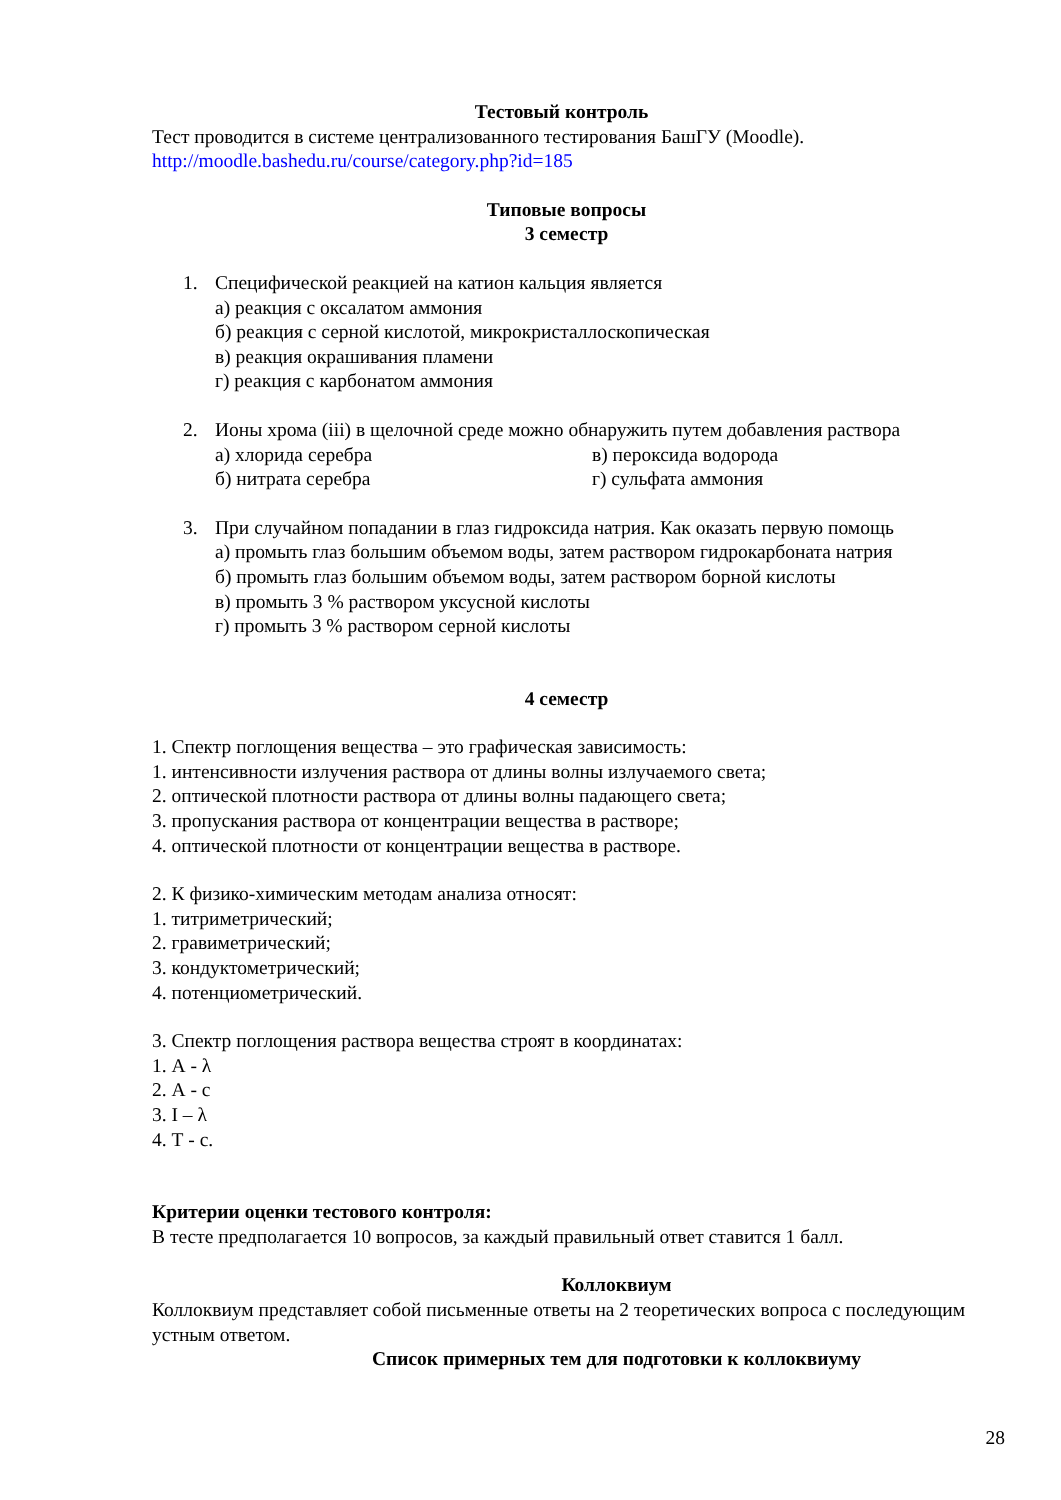Тестовый контроль
Тест проводится в системе централизованного тестирования БашГУ (Moodle).
http://moodle.bashedu.ru/course/category.php?id=185
Типовые вопросы
3 семестр
1. Специфической реакцией на катион кальция является
а) реакция с оксалатом аммония
б) реакция с серной кислотой, микрокристаллоскопическая
в) реакция окрашивания пламени
г) реакция с карбонатом аммония
2. Ионы хрома (iii) в щелочной среде можно обнаружить путем добавления раствора
а) хлорида серебра в) пероксида водорода
б) нитрата серебра г) сульфата аммония
3. При случайном попадании в глаз гидроксида натрия. Как оказать первую помощь
а) промыть глаз большим объемом воды, затем раствором гидрокарбоната натрия
б) промыть глаз большим объемом воды, затем раствором борной кислоты
в) промыть 3 % раствором уксусной кислоты
г) промыть 3 % раствором серной кислоты
4 семестр
1. Спектр поглощения вещества – это графическая зависимость:
1. интенсивности излучения раствора от длины волны излучаемого света;
2. оптической плотности раствора от длины волны падающего света;
3. пропускания раствора от концентрации вещества в растворе;
4. оптической плотности от концентрации вещества в растворе.
2. К физико-химическим методам анализа относят:
1. титриметрический;
2. гравиметрический;
3. кондуктометрический;
4. потенциометрический.
3. Спектр поглощения раствора вещества строят в координатах:
1. А - λ
2. А - с
3. I – λ
4. Т - с.
Критерии оценки тестового контроля:
В тесте предполагается 10 вопросов, за каждый правильный ответ ставится 1 балл.
Коллоквиум
Коллоквиум представляет собой письменные ответы на 2 теоретических вопроса с последующим устным ответом.
Список примерных тем для подготовки к коллоквиуму
28